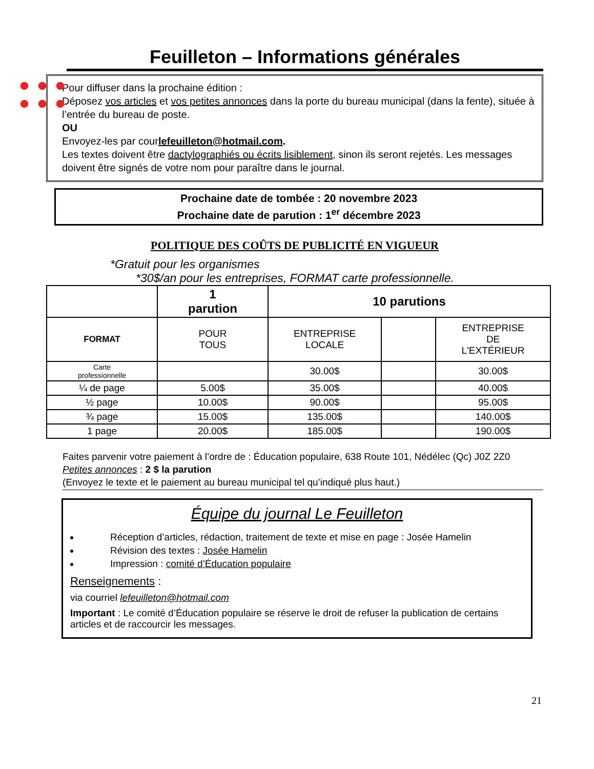Feuilleton – Informations générales
Pour diffuser dans la prochaine édition :
Déposez vos articles et vos petites annonces dans la porte du bureau municipal (dans la fente), située à l’entrée du bureau de poste.
OU
Envoyez-les par courlefeuilleton@hotmail.com.
Les textes doivent être dactylographiés ou écrits lisiblement, sinon ils seront rejetés. Les messages doivent être signés de votre nom pour paraître dans le journal.
Prochaine date de tombée : 20 novembre 2023
Prochaine date de parution : 1<sup>er</sup> décembre 2023
POLITIQUE DES COÛTS DE PUBLICITÉ EN VIGUEUR
*Gratuit pour les organismes
*30$/an pour les entreprises, FORMAT carte professionnelle.
| | 1 parution | 10 parutions | | |
| --- | --- | --- | --- | --- |
| FORMAT | POUR TOUS | ENTREPRISE LOCALE | | ENTREPRISE DE L'EXTÉRIEUR |
| Carte professionnelle | | 30.00$ | | 30.00$ |
| ¼ de page | 5.00$ | 35.00$ | | 40.00$ |
| ½ page | 10.00$ | 90.00$ | | 95.00$ |
| ¾ page | 15.00$ | 135.00$ | | 140.00$ |
| 1 page | 20.00$ | 185.00$ | | 190.00$ |
Faites parvenir votre paiement à l’ordre de : Éducation populaire, 638 Route 101, Nédélec (Qc) J0Z 2Z0
Petites annonces : 2 $ la parution
(Envoyez le texte et le paiement au bureau municipal tel qu’indiqué plus haut.)
Équipe du journal Le Feuilleton
Réception d’articles, rédaction, traitement de texte et mise en page : Josée Hamelin
Révision des textes : Josée Hamelin
Impression : comité d’Éducation populaire
Renseignements :
via courriel lefeuilleton@hotmail.com
Important : Le comité d’Éducation populaire se réserve le droit de refuser la publication de certains articles et de raccourcir les messages.
21